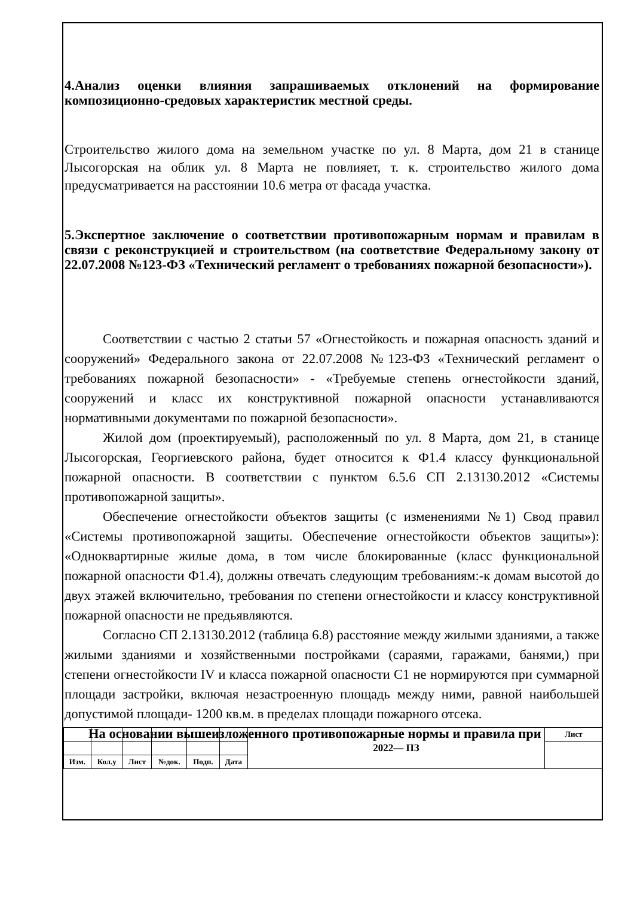4.Анализ оценки влияния запрашиваемых отклонений на формирование композиционно-средовых характеристик местной среды.
Строительство жилого дома на земельном участке по ул. 8 Марта, дом 21 в станице Лысогорская на облик ул. 8 Марта не повлияет, т. к. строительство жилого дома предусматривается на расстоянии 10.6 метра от фасада участка.
5.Экспертное заключение о соответствии противопожарным нормам и правилам в связи с реконструкцией и строительством (на соответствие Федеральному закону от 22.07.2008 №123-ФЗ «Технический регламент о требованиях пожарной безопасности»).
Соответствии с частью 2 статьи 57 «Огнестойкость и пожарная опасность зданий и сооружений» Федерального закона от 22.07.2008 №123-ФЗ «Технический регламент о требованиях пожарной безопасности» - «Требуемые степень огнестойкости зданий, сооружений и класс их конструктивной пожарной опасности устанавливаются нормативными документами по пожарной безопасности».
Жилой дом (проектируемый), расположенный по ул. 8 Марта, дом 21, в станице Лысогорская, Георгиевского района, будет относится к Ф1.4 классу функциональной пожарной опасности. В соответствии с пунктом 6.5.6 СП 2.13130.2012 «Системы противопожарной защиты».
Обеспечение огнестойкости объектов защиты (с изменениями №1) Свод правил «Системы противопожарной защиты. Обеспечение огнестойкости объектов защиты»): «Одноквартирные жилые дома, в том числе блокированные (класс функциональной пожарной опасности Ф1.4), должны отвечать следующим требованиям:-к домам высотой до двух этажей включительно, требования по степени огнестойкости и классу конструктивной пожарной опасности не предьявляются.
Согласно СП 2.13130.2012 (таблица 6.8) расстояние между жилыми зданиями, а также жилыми зданиями и хозяйственными постройками (сараями, гаражами, банями,) при степени огнестойкости IV и класса пожарной опасности С1 не нормируются при суммарной площади застройки, включая незастроенную площадь между ними, равной наибольшей допустимой площади- 1200 кв.м. в пределах площади пожарного отсека.
На основании вышеизложенного противопожарные нормы и правила при
| | | | | | | 2022— ПЗ | Лист |
| Изм. | Кол.у | Лист | №док. | Подп. | Дата | | |